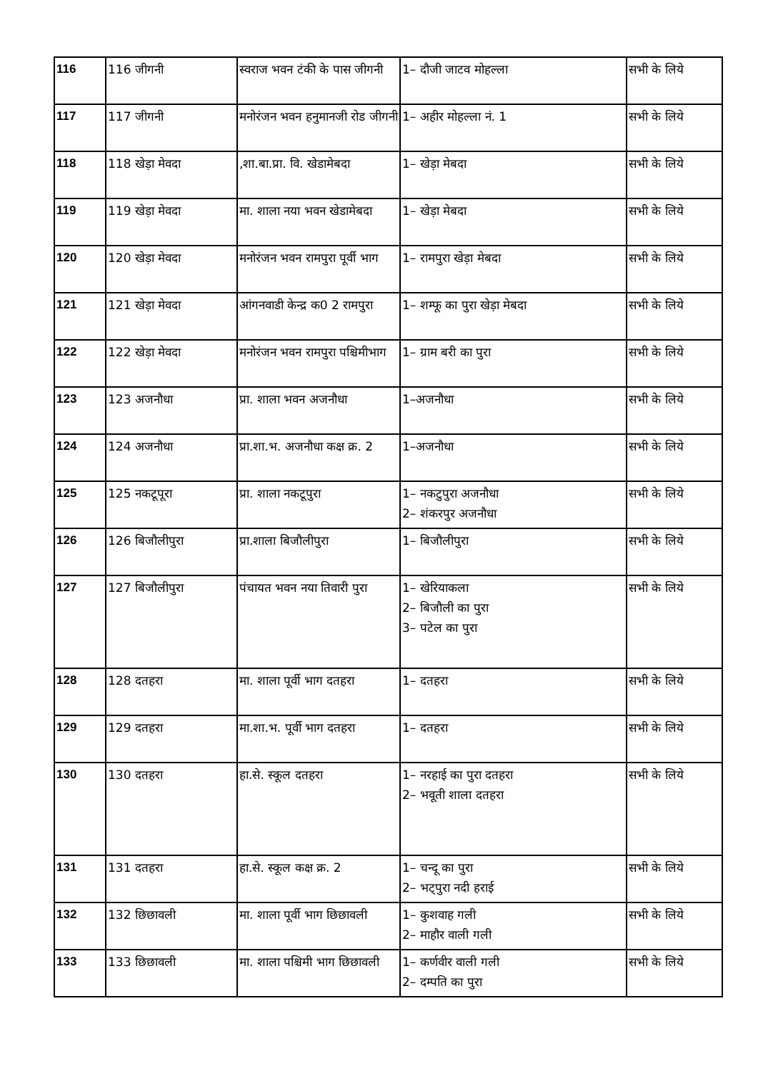| 116 | 116 जीगनी | स्वराज भवन टंकी के पास जीगनी | 1– दौजी जाटव मोहल्ला | सभी के लिये |
| 117 | 117 जीगनी | मनोरंजन भवन हनुमानजी रोड जीगनी | 1– अहीर मोहल्ला नं. 1 | सभी के लिये |
| 118 | 118 खेड़ा मेवदा | ,शा.बा.प्रा. वि. खेडामेबदा | 1– खेड़ा मेबदा | सभी के लिये |
| 119 | 119 खेड़ा मेवदा | मा. शाला नया भवन खेडामेबदा | 1– खेड़ा मेबदा | सभी के लिये |
| 120 | 120 खेड़ा मेवदा | मनोरंजन भवन रामपुरा पूर्वी भाग | 1– रामपुरा खेड़ा मेबदा | सभी के लिये |
| 121 | 121 खेड़ा मेवदा | आंगनवाडी केन्द्र क0 2 रामपुरा | 1– शम्फू का पुरा खेड़ा मेबदा | सभी के लिये |
| 122 | 122 खेड़ा मेवदा | मनोरंजन भवन रामपुरा पश्चिमीभाग | 1– ग्राम बरी का पुरा | सभी के लिये |
| 123 | 123 अजनौधा | प्रा. शाला भवन अजनौधा | 1–अजनौधा | सभी के लिये |
| 124 | 124 अजनौधा | प्रा.शा.भ. अजनौधा कक्ष क्र. 2 | 1–अजनौधा | सभी के लिये |
| 125 | 125 नकटूपूरा | प्रा. शाला नकटूपुरा | 1– नकटुपुरा अजनौधा 2– शंकरपुर अजनौधा | सभी के लिये |
| 126 | 126 बिजौलीपुरा | प्रा.शाला बिजौलीपुरा | 1– बिजौलीपुरा | सभी के लिये |
| 127 | 127 बिजौलीपुरा | पंचायत भवन नया तिवारी पुरा | 1– खेरियाकला 2– बिजौली का पुरा 3– पटेल का पुरा | सभी के लिये |
| 128 | 128 दतहरा | मा. शाला पूर्वी भाग दतहरा | 1– दतहरा | सभी के लिये |
| 129 | 129 दतहरा | मा.शा.भ. पूर्वी भाग दतहरा | 1– दतहरा | सभी के लिये |
| 130 | 130 दतहरा | हा.से. स्कूल दतहरा | 1– नरहाई का पुरा दतहरा 2– भवूती शाला दतहरा | सभी के लिये |
| 131 | 131 दतहरा | हा.से. स्कूल कक्ष क्र. 2 | 1– चन्दू का पुरा 2– भट्पुरा नदी हराई | सभी के लिये |
| 132 | 132 छिछावली | मा. शाला पूर्वी भाग छिछावली | 1– कुशवाह गली 2– माहौर वाली गली | सभी के लिये |
| 133 | 133 छिछावली | मा. शाला पश्चिमी भाग छिछावली | 1– कर्णवीर वाली गली 2– दम्पति का पुरा | सभी के लिये |